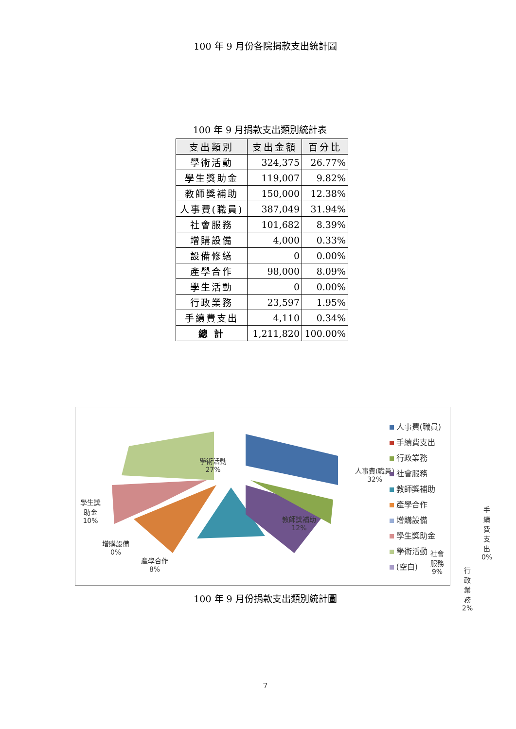100 年 9 月份各院捐款支出統計圖
100 年 9 月捐款支出類別統計表
| 支出類別 | 支出金額 | 百分比 |
| --- | --- | --- |
| 學術活動 | 324,375 | 26.77% |
| 學生獎助金 | 119,007 | 9.82% |
| 教師獎補助 | 150,000 | 12.38% |
| 人事費(職員) | 387,049 | 31.94% |
| 社會服務 | 101,682 | 8.39% |
| 增購設備 | 4,000 | 0.33% |
| 設備修繕 | 0 | 0.00% |
| 產學合作 | 98,000 | 8.09% |
| 學生活動 | 0 | 0.00% |
| 行政業務 | 23,597 | 1.95% |
| 手續費支出 | 4,110 | 0.34% |
| 總 計 | 1,211,820 | 100.00% |
學術活動
27%
人事費(職員)
32%
學生獎
助金
10%
教師獎補助
12%
手續費
支出
0%
增購設備
0%
產學合作
8%
社會
服務
9%
行政業務
2%
人事費(職員)
手續費支出
行政業務
社會服務
教師獎補助
產學合作
增購設備
學生獎助金
學術活動
(空白)
100 年 9 月份捐款支出類別統計圖
7